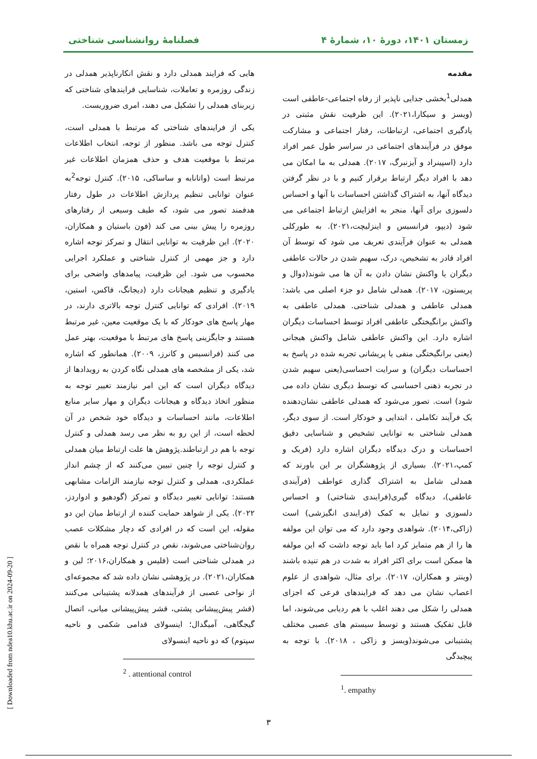زمستان ۱۴۰۱، دورهٔ ۱۰، شمارهٔ ۴ فصلنامهٔ روانشناسی شناختی
مقدمه
همدلی<sup>1</sup>بخشی جدایی ناپذیر از رفاه اجتماعی-عاطفی است (ویسز و سیکارا،۲۰۲۱). این ظرفیت نقش مثبتی در یادگیری اجتماعی، ارتباطات، رفتار اجتماعی و مشارکت موفق در فرآیندهای اجتماعی در سراسر طول عمر افراد دارد (اسپینراد و آیزنبرگ، ۲۰۱۷). همدلی به ما امکان می دهد با افراد دیگر ارتباط برقرار کنیم و با در نظر گرفتن دیدگاه آنها، به اشتراک گذاشتن احساسات با آنها و احساس دلسوزی برای آنها، منجر به افزایش ارتباط اجتماعی می شود (دیپو، فرانسیس و اینزلیچت،۲۰۲۱). به طورکلی همدلی به عنوان فرآیندی تعریف می شود که توسط آن افراد قادر به تشخیص، درک، سهیم شدن در حالات عاطفی دیگران یا واکنش نشان دادن به آن ها می شوند(دوال و پریستون، ۲۰۱۷). همدلی شامل دو جزء اصلی می باشد: همدلی عاطفی و همدلی شناختی. همدلی عاطفی به واکنش برانگیختگی عاطفی افراد توسط احساسات دیگران اشاره دارد. این واکنش عاطفی شامل واکنش هیجانی (یعنی برانگیختگی منفی یا پریشانی تجربه شده در پاسخ به احساسات دیگران) و سرایت احساسی(یعنی سهیم شدن در تجربه ذهنی احساسی که توسط دیگری نشان داده می شود) است. تصور می‌شود که همدلی عاطفی نشان‌دهنده یک فرآیند تکاملی ، ابتدایی و خودکار است. از سوی دیگر، همدلی شناختی به توانایی تشخیص و شناسایی دقیق احساسات و درک دیدگاه دیگران اشاره دارد (فریک و کمپ،۲۰۲۱). بسیاری از پژوهشگران بر این باورند که همدلی شامل به اشتراک گذاری عواطف (فرآیندی عاطفی)، دیدگاه گیری(فرایندی شناختی) و احساس دلسوزی و تمایل به کمک (فرایندی انگیزشی) است (زاکی،۲۰۱۴). شواهدی وجود دارد که می توان این مولفه ها را از هم متمایز کرد اما باید توجه داشت که این مولفه ها ممکن است برای اکثر افراد به شدت در هم تنیده باشند (وینتر و همکاران، ۲۰۱۷). برای مثال، شواهدی از علوم اعصاب نشان می دهد که فرایندهای فرعی که اجزای همدلی را شکل می دهند اغلب با هم ردیابی می‌شوند، اما قابل تفکیک هستند و توسط سیستم های عصبی مختلف پشتیبانی می‌شوند(ویسز و زاکی ، ۲۰۱۸). با توجه به پیچیدگی
<sup>1</sup>. empathy
هایی که فرایند همدلی دارد و نقش انکارناپذیر همدلی در زندگی روزمره و تعاملات، شناسایی فرایندهای شناختی که زیربنای همدلی را تشکیل می دهند، امری ضروریست.
یکی از فرایندهای شناختی که مرتبط با همدلی است، کنترل توجه می باشد. منظور از توجه، انتخاب اطلاعات مرتبط با موقعیت هدف و حذف همزمان اطلاعات غیر مرتبط است (واتانابه و ساساکی، ۲۰۱۵). کنترل توجه<sup>2</sup>به عنوان توانایی تنظیم پردازش اطلاعات در طول رفتار هدفمند تصور می شود، که طیف وسیعی از رفتارهای روزمره را پیش بینی می کند (فون باستیان و همکاران، ۲۰۲۰). این ظرفیت به توانایی انتقال و تمرکز توجه اشاره دارد و جز مهمی از کنترل شناختی و عملکرد اجرایی محسوب می شود. این ظرفیت، پیامدهای واضحی برای یادگیری و تنظیم هیجانات دارد (دیجانگ، فاکس، استین، ۲۰۱۹). افرادی که توانایی کنترل توجه بالاتری دارند، در مهار پاسخ های خودکار که با یک موقعیت معین، غیر مرتبط هستند و جایگزینی پاسخ های مرتبط با موقعیت، بهتر عمل می کنند (فرانسیس و کانرز، ۲۰۰۹). همانطور که اشاره شد، یکی از مشخصه های همدلی نگاه کردن به رویدادها از دیدگاه دیگران است که این امر نیازمند تغییر توجه به منظور اتخاذ دیدگاه و هیجانات دیگران و مهار سایر منابع اطلاعات، مانند احساسات و دیدگاه خود شخص در آن لحظه است، از این رو به نظر می رسد همدلی و کنترل توجه با هم در ارتباطند.پژوهش ها علت ارتباط میان همدلی و کنترل توجه را چنین تبیین می‌کنند که از چشم انداز عملکردی، همدلی و کنترل توجه نیازمند الزامات مشابهی هستند: توانایی تغییر دیدگاه و تمرکز (گودهیو و ادواردز، ۲۰۲۲). یکی از شواهد حمایت کننده از ارتباط میان این دو مقوله، این است که در افرادی که دچار مشکلات عصب روان‌شناختی می‌شوند، نقص در کنترل توجه همراه با نقص در همدلی شناختی است (فلیس و همکاران،۲۰۱۶؛ لین و همکاران،۲۰۲۱). در پژوهشی نشان داده شد که مجموعه‌ای از نواحی عصبی از فرآیندهای همدلانه پشتیبانی می‌کنند (قشر پیش‌پیشانی پشتی، قشر پیش‌پیشانی میانی، اتصال گیجگاهی، آمیگدال؛ اینسولای قدامی شکمی و ناحیه سپتوم) که دو ناحیه اینسولای
<sup>2</sup> . attentional control
۳
[ Downloaded from ndea10.khu.ac.ir on 2024-09-20 ]